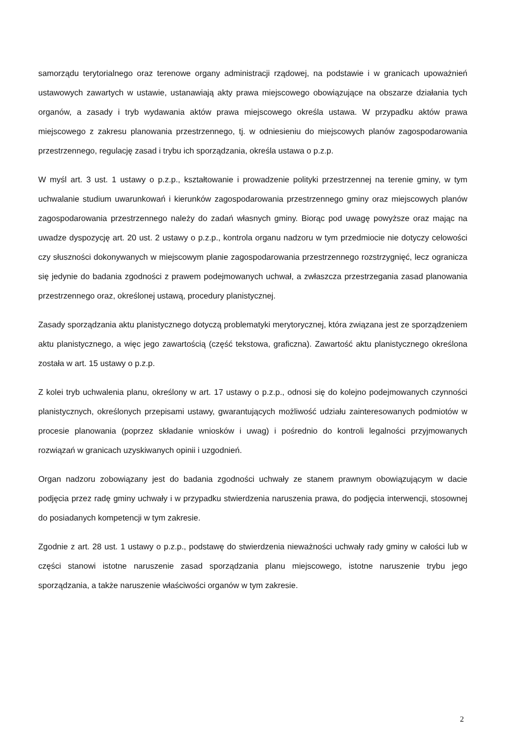samorządu terytorialnego oraz terenowe organy administracji rządowej, na podstawie i w granicach upoważnień ustawowych zawartych w ustawie, ustanawiają akty prawa miejscowego obowiązujące na obszarze działania tych organów, a zasady i tryb wydawania aktów prawa miejscowego określa ustawa. W przypadku aktów prawa miejscowego z zakresu planowania przestrzennego, tj. w odniesieniu do miejscowych planów zagospodarowania przestrzennego, regulację zasad i trybu ich sporządzania, określa ustawa o p.z.p.
W myśl art. 3 ust. 1 ustawy o p.z.p., kształtowanie i prowadzenie polityki przestrzennej na terenie gminy, w tym uchwalanie studium uwarunkowań i kierunków zagospodarowania przestrzennego gminy oraz miejscowych planów zagospodarowania przestrzennego należy do zadań własnych gminy. Biorąc pod uwagę powyższe oraz mając na uwadze dyspozycję art. 20 ust. 2 ustawy o p.z.p., kontrola organu nadzoru w tym przedmiocie nie dotyczy celowości czy słuszności dokonywanych w miejscowym planie zagospodarowania przestrzennego rozstrzygnięć, lecz ogranicza się jedynie do badania zgodności z prawem podejmowanych uchwał, a zwłaszcza przestrzegania zasad planowania przestrzennego oraz, określonej ustawą, procedury planistycznej.
Zasady sporządzania aktu planistycznego dotyczą problematyki merytorycznej, która związana jest ze sporządzeniem aktu planistycznego, a więc jego zawartością (część tekstowa, graficzna). Zawartość aktu planistycznego określona została w art. 15 ustawy o p.z.p.
Z kolei tryb uchwalenia planu, określony w art. 17 ustawy o p.z.p., odnosi się do kolejno podejmowanych czynności planistycznych, określonych przepisami ustawy, gwarantujących możliwość udziału zainteresowanych podmiotów w procesie planowania (poprzez składanie wniosków i uwag) i pośrednio do kontroli legalności przyjmowanych rozwiązań w granicach uzyskiwanych opinii i uzgodnień.
Organ nadzoru zobowiązany jest do badania zgodności uchwały ze stanem prawnym obowiązującym w dacie podjęcia przez radę gminy uchwały i w przypadku stwierdzenia naruszenia prawa, do podjęcia interwencji, stosownej do posiadanych kompetencji w tym zakresie.
Zgodnie z art. 28 ust. 1 ustawy o p.z.p., podstawę do stwierdzenia nieważności uchwały rady gminy w całości lub w części stanowi istotne naruszenie zasad sporządzania planu miejscowego, istotne naruszenie trybu jego sporządzania, a także naruszenie właściwości organów w tym zakresie.
2